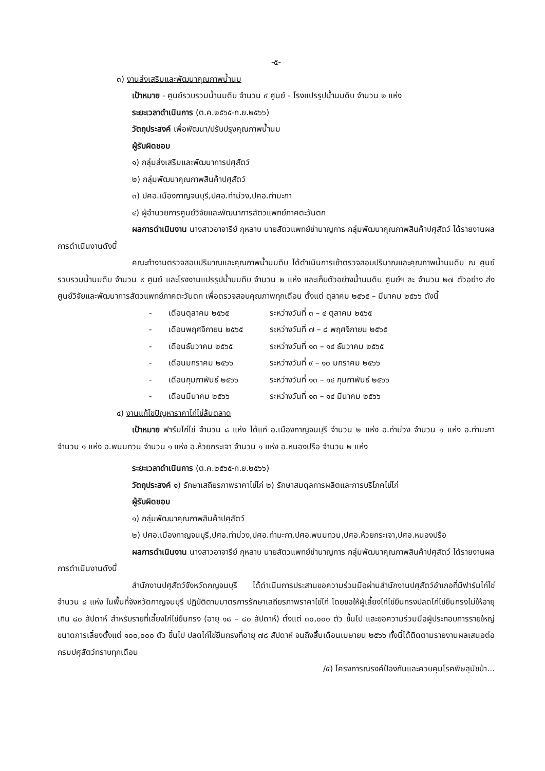-๕-
๓) งานส่งเสริมและพัฒนาคุณภาพน้ำนม
เป้าหมาย - ศูนย์รวบรวมน้ำนมดิบ จำนวน ๙ ศูนย์ - โรงแปรรูปน้ำนมดิบ จำนวน ๒ แห่ง
ระยะเวลาดำเนินการ (ต.ค.๒๕๖๕-ก.ย.๒๕๖๖)
วัตถุประสงค์ เพื่อพัฒนา/ปรับปรุงคุณภาพน้ำนม
ผู้รับผิดชอบ
๑) กลุ่มส่งเสริมและพัฒนาการปศุสัตว์
๒) กลุ่มพัฒนาคุณภาพสินค้าปศุสัตว์
๓) ปศอ.เมืองกาญจนบุรี,ปศอ.ท่าม่วง,ปศอ.ท่ามะกา
๔) ผู้อำนวยการศูนย์วิจัยและพัฒนาการสัตวแพทย์ภาคตะวันตก
ผลการดำเนินงาน นางสาวอาจารีย์ กุหลาบ นายสัตวแพทย์ชำนาญการ กลุ่มพัฒนาคุณภาพสินค้าปศุสัตว์ ได้รายงานผลการดำเนินงานดังนี้
คณะทำงานตรวจสอบปริมาณและคุณภาพน้ำนมดิบ ได้ดำเนินการเข้าตรวจสอบปริมาณและคุณภาพน้ำนมดิบ ณ ศูนย์รวบรวมน้ำนมดิบ จำนวน ๙ ศูนย์ และโรงงานแปรรูปน้ำนมดิบ จำนวน ๒ แห่ง และเก็บตัวอย่างน้ำนมดิบ ศูนย์ฯ ละ จำนวน ๒๗ ตัวอย่าง ส่งศูนย์วิจัยและพัฒนาการสัตวแพทย์ภาคตะวันตก เพื่อตรวจสอบคุณภาพทุกเดือน ตั้งแต่ ตุลาคม ๒๕๖๕ – มีนาคม ๒๕๖๖ ดังนี้
- เดือนตุลาคม ๒๕๖๕ ระหว่างวันที่ ๓ – ๔ ตุลาคม ๒๕๖๕
- เดือนพฤศจิกายน ๒๕๖๕ ระหว่างวันที่ ๗ – ๘ พฤศจิกายน ๒๕๖๕
- เดือนธันวาคม ๒๕๖๕ ระหว่างวันที่ ๑๓ – ๑๔ ธันวาคม ๒๕๖๕
- เดือนมกราคม ๒๕๖๖ ระหว่างวันที่ ๙ – ๑๐ มกราคม ๒๕๖๖
- เดือนกุมภาพันธ์ ๒๕๖๖ ระหว่างวันที่ ๑๓ – ๑๔ กุมภาพันธ์ ๒๕๖๖
- เดือนมีนาคม ๒๕๖๖ ระหว่างวันที่ ๑๓ – ๑๔ มีนาคม ๒๕๖๖
๔) งานแก้ไขปัญหาราคาไก่ไข่ล้นตลาด
เป้าหมาย ฟาร์มไก่ไข่ จำนวน ๘ แห่ง ได้แก่ อ.เมืองกาญจนบุรี จำนวน ๒ แห่ง อ.ท่าม่วง จำนวน ๑ แห่ง อ.ท่ามะกา จำนวน ๑ แห่ง อ.พนมทวน จำนวน ๑ แห่ง อ.ห้วยกระเจา จำนวน ๑ แห่ง อ.หนองปรือ จำนวน ๒ แห่ง
ระยะเวลาดำเนินการ (ต.ค.๒๕๖๕-ก.ย.๒๕๖๖)
วัตถุประสงค์ ๑) รักษาเสถียรภาพราคาไข่ไก่ ๒) รักษาสมดุลการผลิตและการบริโภคไข่ไก่
ผู้รับผิดชอบ
๑) กลุ่มพัฒนาคุณภาพสินค้าปศุสัตว์
๒) ปศอ.เมืองกาญจนบุรี,ปศอ.ท่าม่วง,ปศอ.ท่ามะกา,ปศอ.พนมทวน,ปศอ.ห้วยกระเจา,ปศอ.หนองปรือ
ผลการดำเนินงาน นางสาวอาจารีย์ กุหลาบ นายสัตวแพทย์ชำนาญการ กลุ่มพัฒนาคุณภาพสินค้าปศุสัตว์ ได้รายงานผลการดำเนินงานดังนี้
สำนักงานปศุสัตว์จังหวัดกญจนบุรี ได้ดำเนินการประสานขอความร่วมมือผ่านสำนักงานปศุสัตว์อำเภอที่มีฟาร์มไก่ไข่ จำนวน ๘ แห่ง ในพื้นที่จังหวัดกาญจนบุรี ปฏิบัติตามมาตรการรักษาเสถียรภาพราคาไข่ไก่ โดยขอให้ผู้เลี้ยงไก่ไข่ยืนกรงปลดไก่ไข่ยืนกรงไม่ให้อายุเกิน ๘๐ สัปดาห์ สำหรับรายที่เลี้ยงไก่ไข่ยืนกรง (อายุ ๑๘ – ๘๐ สัปดาห์) ตั้งแต่ ๓๐,๐๐๐ ตัว ขึ้นไป และขอความร่วมมือผู้ประกอบการรายใหญ่ ขนาดการเลี้ยงตั้งแต่ ๑๐๐,๐๐๐ ตัว ขึ้นไป ปลดไก่ไข่ยืนกรงที่อายุ ๗๘ สัปดาห์ จนถึงสิ้นเดือนเมษายน ๒๕๖๖ ทั้งนี้ได้ติดตามรายงานผลเสนอต่อกรมปศุสัตว์ทราบทุกเดือน
/๕) โครงการณรงค์ป้องกันและควบคุมโรคพิษสุนัขบ้า...